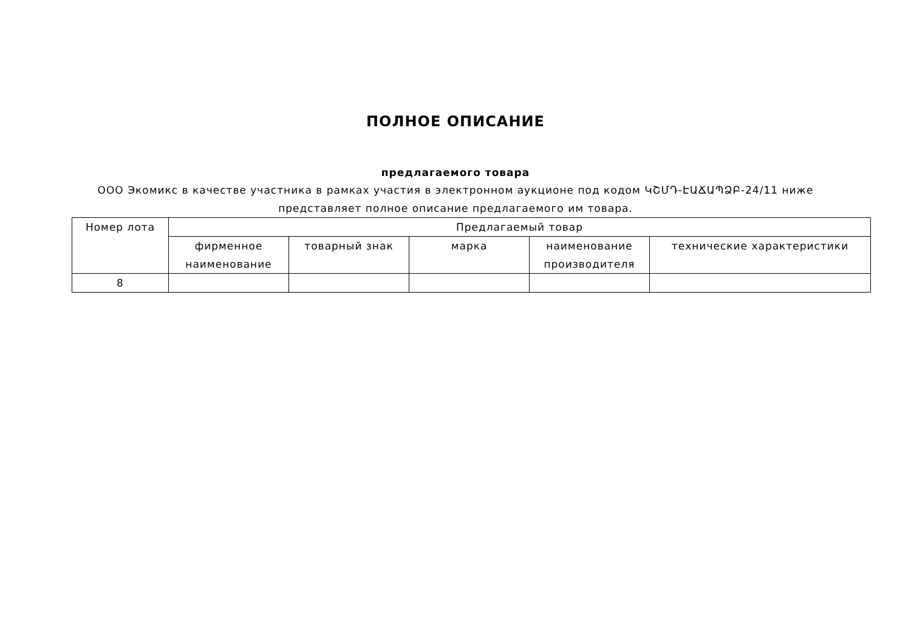ПОЛНОЕ ОПИСАНИЕ
предлагаемого товара
ООО Экомикс в качестве участника в рамках участия в электронном аукционе под кодом ԿՇՄԴ-ԷԱՃԱՊՁԲ-24/11 ниже представляет полное описание предлагаемого им товара.
| Номер лота | Предлагаемый товар | | | | |
| --- | --- | --- | --- | --- | --- |
| | фирменное наименование | товарный знак | марка | наименование производителя | технические характеристики |
| 8 | | | | | |